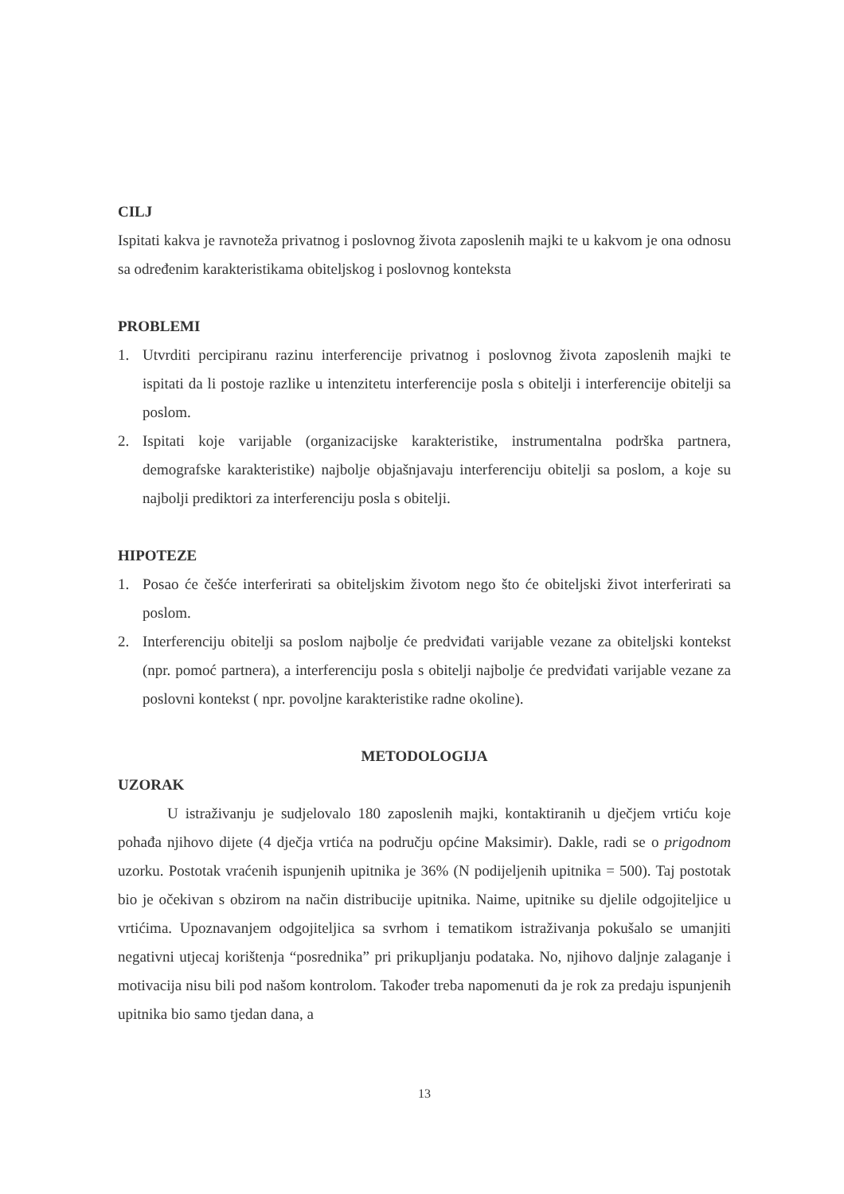CILJ
Ispitati kakva je ravnoteža privatnog i poslovnog života zaposlenih majki te u kakvom je ona odnosu sa određenim karakteristikama obiteljskog i poslovnog konteksta
PROBLEMI
1. Utvrditi percipiranu razinu interferencije privatnog i poslovnog života zaposlenih majki te ispitati da li postoje razlike u intenzitetu interferencije posla s obitelji i interferencije obitelji sa poslom.
2. Ispitati koje varijable (organizacijske karakteristike, instrumentalna podrška partnera, demografske karakteristike) najbolje objašnjavaju interferenciju obitelji sa poslom, a koje su najbolji prediktori za interferenciju posla s obitelji.
HIPOTEZE
1. Posao će češće interferirati sa obiteljskim životom nego što će obiteljski život interferirati sa poslom.
2. Interferenciju obitelji sa poslom najbolje će predviđati varijable vezane za obiteljski kontekst (npr. pomoć partnera), a interferenciju posla s obitelji najbolje će predviđati varijable vezane za poslovni kontekst ( npr. povoljne karakteristike radne okoline).
METODOLOGIJA
UZORAK
U istraživanju je sudjelovalo 180 zaposlenih majki, kontaktiranih u dječjem vrtiću koje pohađa njihovo dijete (4 dječja vrtića na području općine Maksimir). Dakle, radi se o prigodnom uzorku. Postotak vraćenih ispunjenih upitnika je 36% (N podijeljenih upitnika = 500). Taj postotak bio je očekivan s obzirom na način distribucije upitnika. Naime, upitnike su djelile odgojiteljice u vrtićima. Upoznavanjem odgojiteljica sa svrhom i tematikom istraživanja pokušalo se umanjiti negativni utjecaj korištenja “posrednika” pri prikupljanju podataka. No, njihovo daljnje zalaganje i motivacija nisu bili pod našom kontrolom. Također treba napomenuti da je rok za predaju ispunjenih upitnika bio samo tjedan dana, a
13